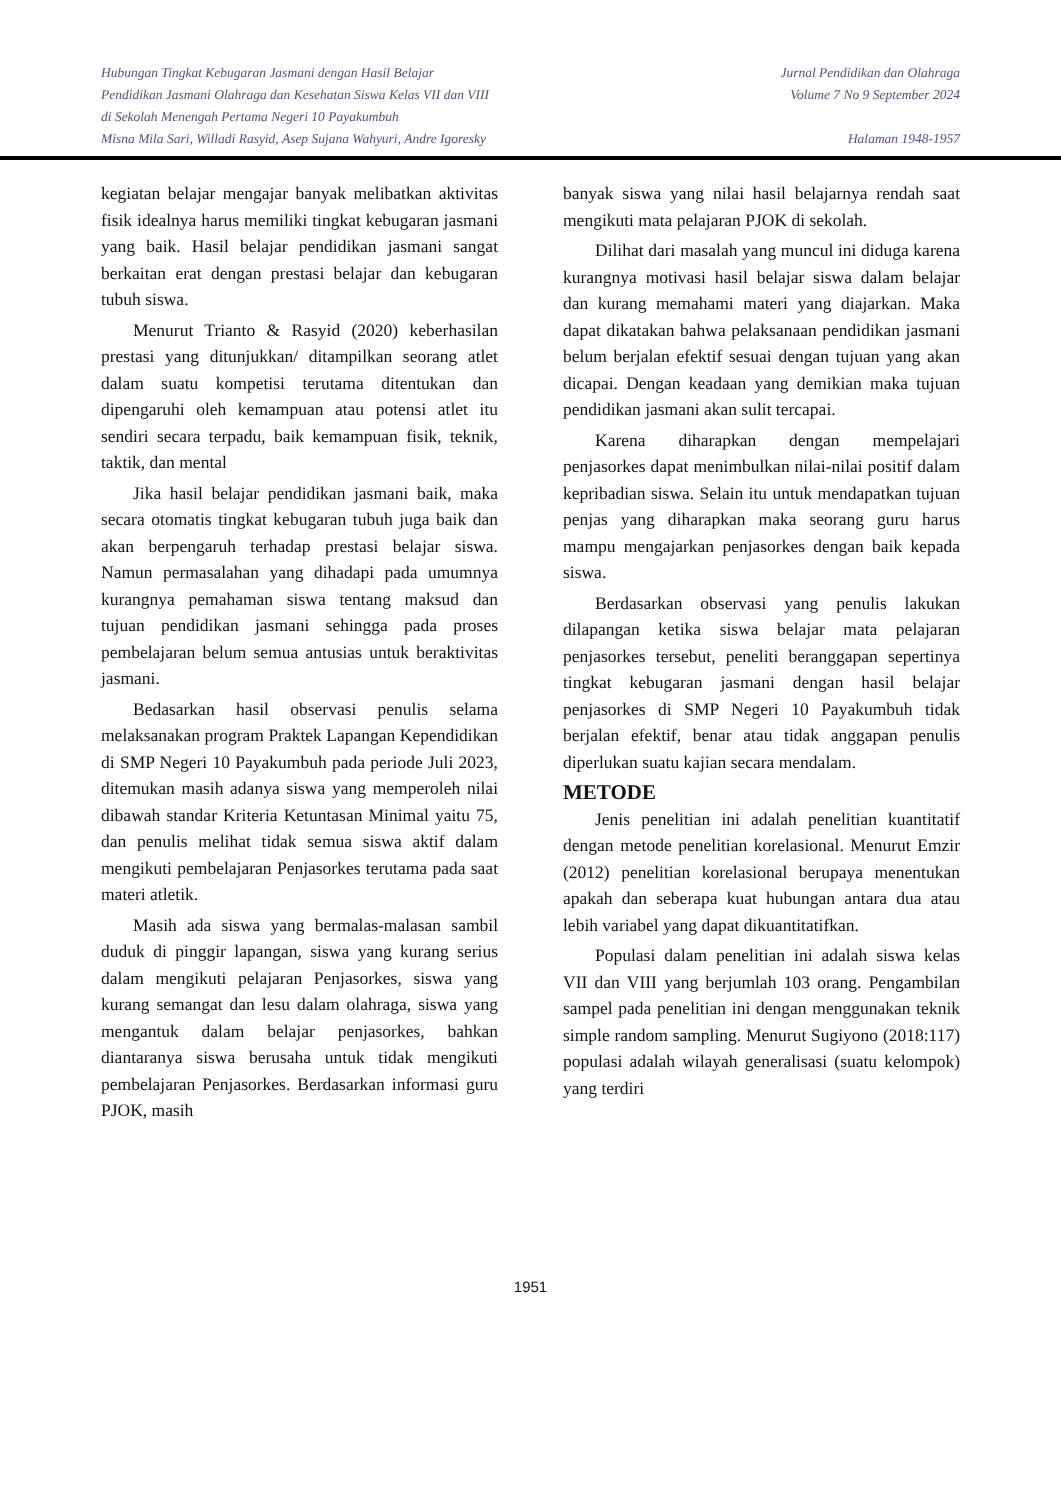Hubungan Tingkat Kebugaran Jasmani dengan Hasil Belajar
Pendidikan Jasmani Olahraga dan Kesehatan Siswa Kelas VII dan VIII
di Sekolah Menengah Pertama Negeri 10 Payakumbuh
Misna Mila Sari, Willadi Rasyid, Asep Sujana Wahyuri, Andre Igoresky
Jurnal Pendidikan dan Olahraga
Volume 7 No 9 September 2024
Halaman 1948-1957
kegiatan belajar mengajar banyak melibatkan aktivitas fisik idealnya harus memiliki tingkat kebugaran jasmani yang baik. Hasil belajar pendidikan jasmani sangat berkaitan erat dengan prestasi belajar dan kebugaran tubuh siswa.
Menurut Trianto & Rasyid (2020) keberhasilan prestasi yang ditunjukkan/ ditampilkan seorang atlet dalam suatu kompetisi terutama ditentukan dan dipengaruhi oleh kemampuan atau potensi atlet itu sendiri secara terpadu, baik kemampuan fisik, teknik, taktik, dan mental
Jika hasil belajar pendidikan jasmani baik, maka secara otomatis tingkat kebugaran tubuh juga baik dan akan berpengaruh terhadap prestasi belajar siswa. Namun permasalahan yang dihadapi pada umumnya kurangnya pemahaman siswa tentang maksud dan tujuan pendidikan jasmani sehingga pada proses pembelajaran belum semua antusias untuk beraktivitas jasmani.
Bedasarkan hasil observasi penulis selama melaksanakan program Praktek Lapangan Kependidikan di SMP Negeri 10 Payakumbuh pada periode Juli 2023, ditemukan masih adanya siswa yang memperoleh nilai dibawah standar Kriteria Ketuntasan Minimal yaitu 75, dan penulis melihat tidak semua siswa aktif dalam mengikuti pembelajaran Penjasorkes terutama pada saat materi atletik.
Masih ada siswa yang bermalas-malasan sambil duduk di pinggir lapangan, siswa yang kurang serius dalam mengikuti pelajaran Penjasorkes, siswa yang kurang semangat dan lesu dalam olahraga, siswa yang mengantuk dalam belajar penjasorkes, bahkan diantaranya siswa berusaha untuk tidak mengikuti pembelajaran Penjasorkes. Berdasarkan informasi guru PJOK, masih
banyak siswa yang nilai hasil belajarnya rendah saat mengikuti mata pelajaran PJOK di sekolah.
Dilihat dari masalah yang muncul ini diduga karena kurangnya motivasi hasil belajar siswa dalam belajar dan kurang memahami materi yang diajarkan. Maka dapat dikatakan bahwa pelaksanaan pendidikan jasmani belum berjalan efektif sesuai dengan tujuan yang akan dicapai. Dengan keadaan yang demikian maka tujuan pendidikan jasmani akan sulit tercapai.
Karena diharapkan dengan mempelajari penjasorkes dapat menimbulkan nilai-nilai positif dalam kepribadian siswa. Selain itu untuk mendapatkan tujuan penjas yang diharapkan maka seorang guru harus mampu mengajarkan penjasorkes dengan baik kepada siswa.
Berdasarkan observasi yang penulis lakukan dilapangan ketika siswa belajar mata pelajaran penjasorkes tersebut, peneliti beranggapan sepertinya tingkat kebugaran jasmani dengan hasil belajar penjasorkes di SMP Negeri 10 Payakumbuh tidak berjalan efektif, benar atau tidak anggapan penulis diperlukan suatu kajian secara mendalam.
METODE
Jenis penelitian ini adalah penelitian kuantitatif dengan metode penelitian korelasional. Menurut Emzir (2012) penelitian korelasional berupaya menentukan apakah dan seberapa kuat hubungan antara dua atau lebih variabel yang dapat dikuantitatifkan.
Populasi dalam penelitian ini adalah siswa kelas VII dan VIII yang berjumlah 103 orang. Pengambilan sampel pada penelitian ini dengan menggunakan teknik simple random sampling. Menurut Sugiyono (2018:117) populasi adalah wilayah generalisasi (suatu kelompok) yang terdiri
1951